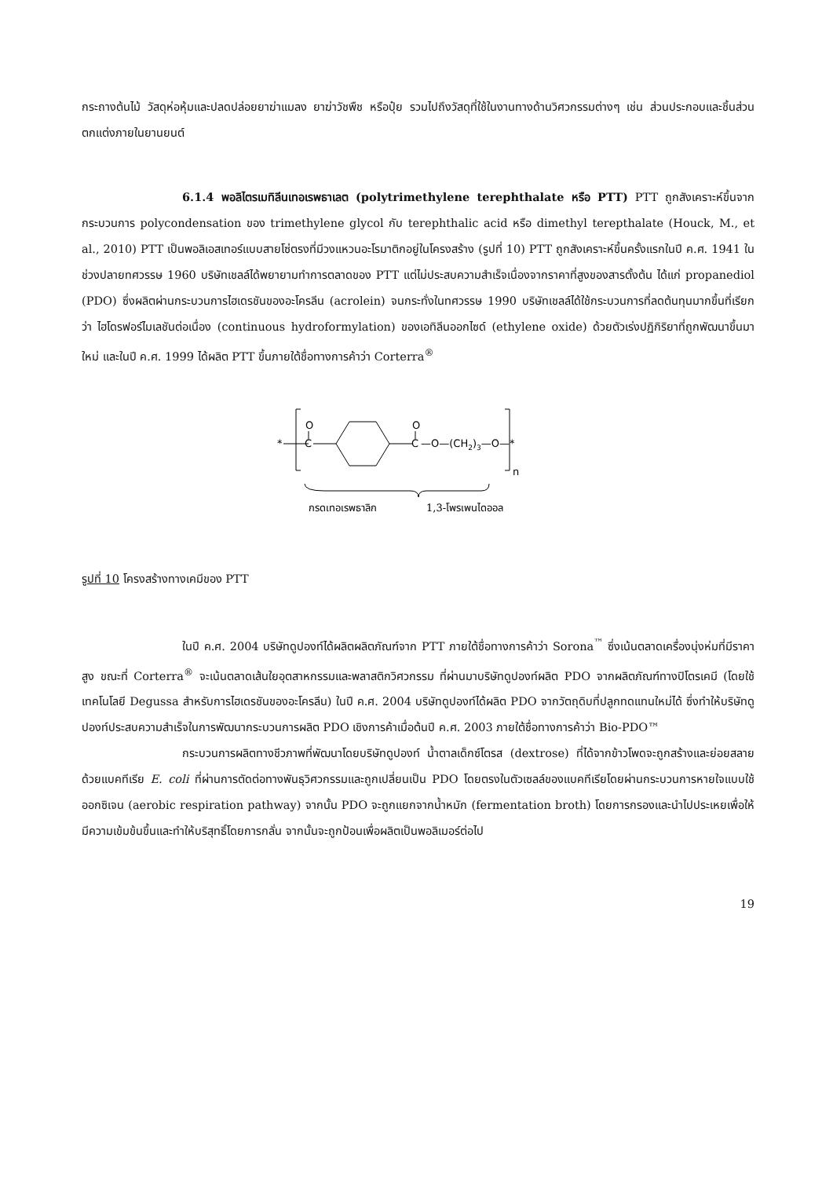กระถางต้นไม้ วัสดุห่อหุ้มและปลดปล่อยยาฆ่าแมลง ยาฆ่าวัชพืช หรือปุ๋ย รวมไปถึงวัสดุที่ใช้ในงานทางด้านวิศวกรรมต่างๆ เช่น ส่วนประกอบและชิ้นส่วนตกแต่งภายในยานยนต์
6.1.4 พอลิไตรเมทิลีนเทอเรพธาเลต (polytrimethylene terephthalate หรือ PTT) PTT ถูกสังเคราะห์ขึ้นจากกระบวนการ polycondensation ของ trimethylene glycol กับ terephthalic acid หรือ dimethyl terepthalate (Houck, M., et al., 2010) PTT เป็นพอลิเอสเทอร์แบบสายโซ่ตรงที่มีวงแหวนอะโรมาติกอยู่ในโครงสร้าง (รูปที่ 10) PTT ถูกสังเคราะห์ขึ้นครั้งแรกในปี ค.ศ. 1941 ในช่วงปลายทศวรรษ 1960 บริษัทเชลล์ได้พยายามทำการตลาดของ PTT แต่ไม่ประสบความสำเร็จเนื่องจากราคาที่สูงของสารตั้งต้น ได้แก่ propanediol (PDO) ซึ่งผลิตผ่านกระบวนการไฮเดรชันของอะโครลีน (acrolein) จนกระทั่งในทศวรรษ 1990 บริษัทเชลล์ได้ใช้กระบวนการที่ลดต้นทุนมากขึ้นที่เรียกว่า ไฮโดรฟอร์ไมเลชันต่อเนื่อง (continuous hydroformylation) ของเอทิลีนออกไซด์ (ethylene oxide) ด้วยตัวเร่งปฏิกิริยาที่ถูกพัฒนาขึ้นมาใหม่ และในปี ค.ศ. 1999 ได้ผลิต PTT ขึ้นภายใต้ชื่อทางการค้าว่า Corterra<sup>®</sup>
*
O
C
O
C
—O—(CH2)3—O—*
n
กรดเทอเรพธาลิก
1,3-โพรเพนไดออล
รูปที่ 10 โครงสร้างทางเคมีของ PTT
ในปี ค.ศ. 2004 บริษัทดูปองท์ได้ผลิตผลิตภัณฑ์จาก PTT ภายใต้ชื่อทางการค้าว่า Sorona<sup>™</sup> ซึ่งเน้นตลาดเครื่องนุ่งห่มที่มีราคาสูง ขณะที่ Corterra<sup>®</sup> จะเน้นตลาดเส้นใยอุตสาหกรรมและพลาสติกวิศวกรรม ที่ผ่านมาบริษัทดูปองท์ผลิต PDO จากผลิตภัณฑ์ทางปิโตรเคมี (โดยใช้เทคโนโลยี Degussa สำหรับการไฮเดรชันของอะโครลีน) ในปี ค.ศ. 2004 บริษัทดูปองท์ได้ผลิต PDO จากวัตถุดิบที่ปลูกทดแทนใหม่ได้ ซึ่งทำให้บริษัทดูปองท์ประสบความสำเร็จในการพัฒนากระบวนการผลิต PDO เชิงการค้าเมื่อต้นปี ค.ศ. 2003 ภายใต้ชื่อทางการค้าว่า Bio-PDO™
กระบวนการผลิตทางชีวภาพที่พัฒนาโดยบริษัทดูปองท์ น้ำตาลเด็กซ์โตรส (dextrose) ที่ได้จากข้าวโพดจะถูกสร้างและย่อยสลายด้วยแบคทีเรีย E. coli ที่ผ่านการตัดต่อทางพันธุวิศวกรรมและถูกเปลี่ยนเป็น PDO โดยตรงในตัวเซลล์ของแบคทีเรียโดยผ่านกระบวนการหายใจแบบใช้ออกซิเจน (aerobic respiration pathway) จากนั้น PDO จะถูกแยกจากน้ำหมัก (fermentation broth) โดยการกรองและนำไปประเหยเพื่อให้มีความเข้มข้นขึ้นและทำให้บริสุทธิ์โดยการกลั่น จากนั้นจะถูกป้อนเพื่อผลิตเป็นพอลิเมอร์ต่อไป
19